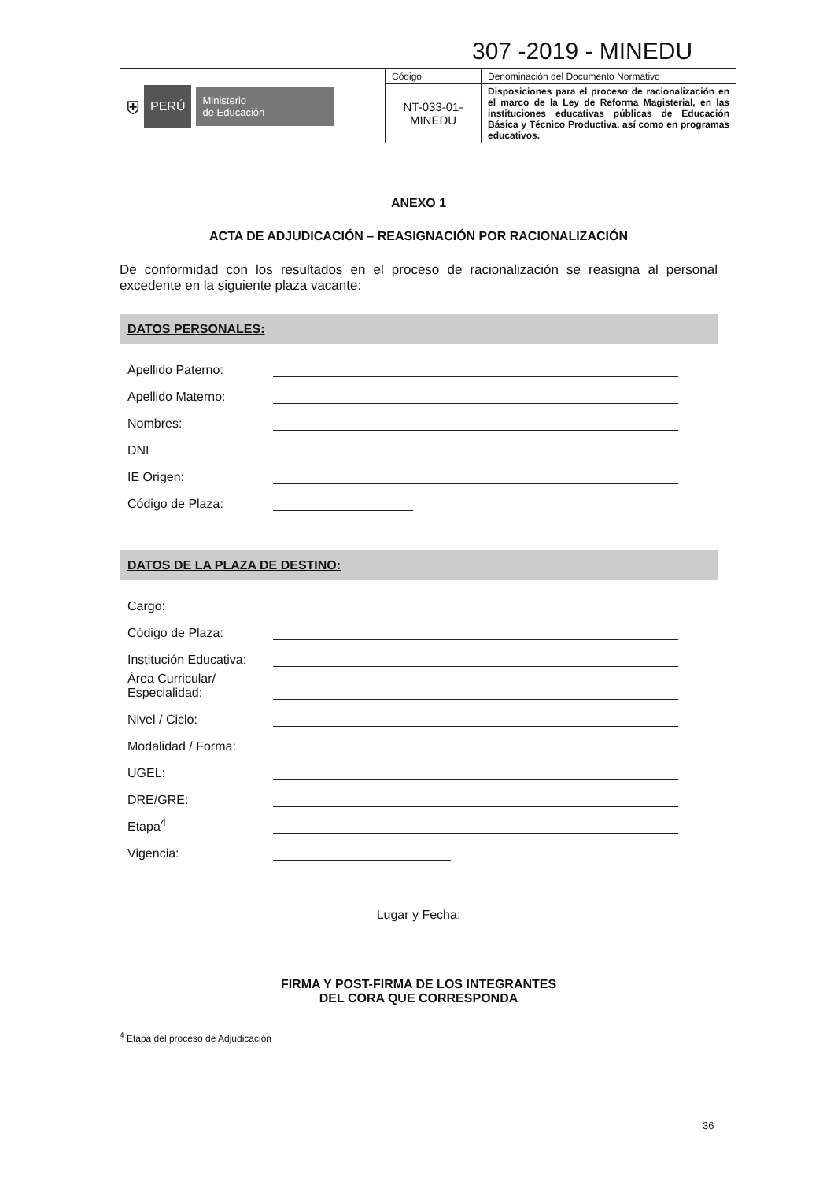307 -2019 - MINEDU
| ⛨ PERÚ Ministerio de Educación | Código | Denominación del Documento Normativo |
| | NT-033-01- MINEDU | Disposiciones para el proceso de racionalización en el marco de la Ley de Reforma Magisterial, en las instituciones educativas públicas de Educación Básica y Técnico Productiva, así como en programas educativos. |
ANEXO 1
ACTA DE ADJUDICACIÓN – REASIGNACIÓN POR RACIONALIZACIÓN
De conformidad con los resultados en el proceso de racionalización se reasigna al personal excedente en la siguiente plaza vacante:
DATOS PERSONALES:
Apellido Paterno:
Apellido Materno:
Nombres:
DNI
IE Origen:
Código de Plaza:
DATOS DE LA PLAZA DE DESTINO:
Cargo:
Código de Plaza:
Institución Educativa:
Área Curricular/
Especialidad:
Nivel / Ciclo:
Modalidad / Forma:
UGEL:
DRE/GRE:
Etapa<sup>4</sup>
Vigencia:
Lugar y Fecha;
FIRMA Y POST-FIRMA DE LOS INTEGRANTES
DEL CORA QUE CORRESPONDA
<sup>4</sup> Etapa del proceso de Adjudicación
36